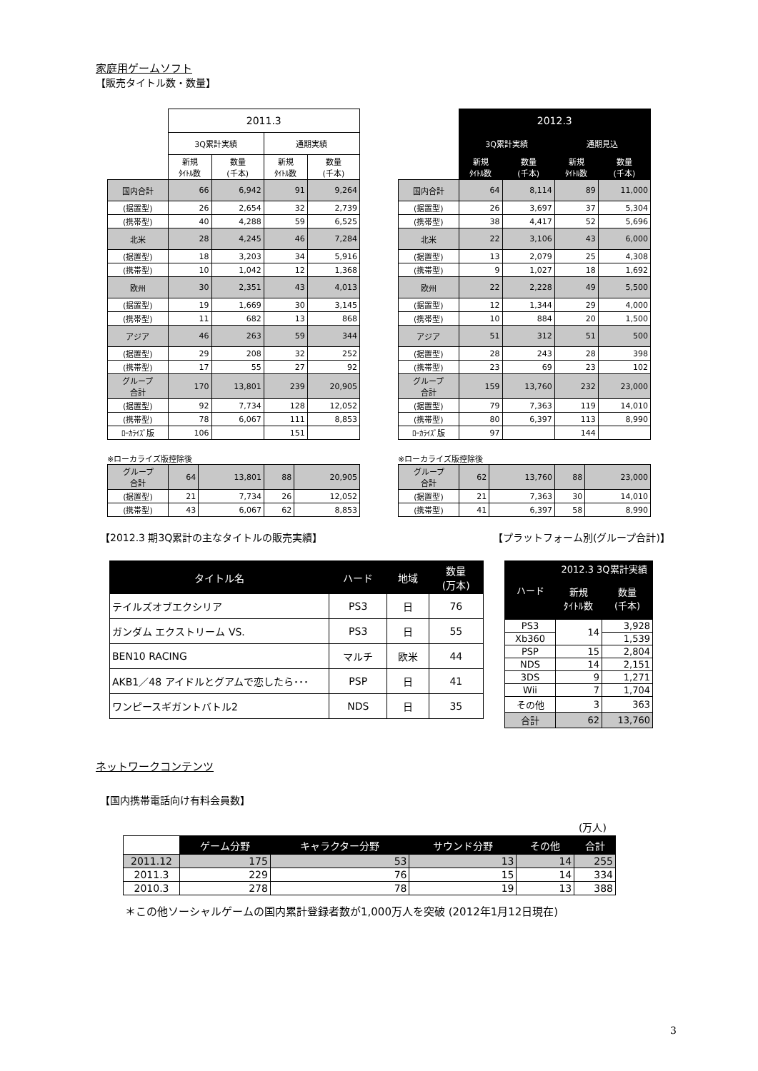家庭用ゲームソフト
【販売タイトル数・数量】
| | 2011.3 | | | |
| | 3Q累計実績 | | 通期実績 | |
| | 新規 ﾀｲﾄﾙ数 | 数量 (千本) | 新規 ﾀｲﾄﾙ数 | 数量 (千本) |
| 国内合計 | 66 | 6,942 | 91 | 9,264 |
| (据置型) | 26 | 2,654 | 32 | 2,739 |
| (携帯型) | 40 | 4,288 | 59 | 6,525 |
| 北米 | 28 | 4,245 | 46 | 7,284 |
| (据置型) | 18 | 3,203 | 34 | 5,916 |
| (携帯型) | 10 | 1,042 | 12 | 1,368 |
| 欧州 | 30 | 2,351 | 43 | 4,013 |
| (据置型) | 19 | 1,669 | 30 | 3,145 |
| (携帯型) | 11 | 682 | 13 | 868 |
| アジア | 46 | 263 | 59 | 344 |
| (据置型) | 29 | 208 | 32 | 252 |
| (携帯型) | 17 | 55 | 27 | 92 |
| グループ 合計 | 170 | 13,801 | 239 | 20,905 |
| (据置型) | 92 | 7,734 | 128 | 12,052 |
| (携帯型) | 78 | 6,067 | 111 | 8,853 |
| ﾛｰｶﾗｲｽﾞ版 | 106 | | 151 | |
※ローカライズ版控除後
| グループ 合計 | 64 | 13,801 | 88 | 20,905 |
| (据置型) | 21 | 7,734 | 26 | 12,052 |
| (携帯型) | 43 | 6,067 | 62 | 8,853 |
| | 2012.3 | | | |
| | 3Q累計実績 | | 通期見込 | |
| | 新規 ﾀｲﾄﾙ数 | 数量 (千本) | 新規 ﾀｲﾄﾙ数 | 数量 (千本) |
| 国内合計 | 64 | 8,114 | 89 | 11,000 |
| (据置型) | 26 | 3,697 | 37 | 5,304 |
| (携帯型) | 38 | 4,417 | 52 | 5,696 |
| 北米 | 22 | 3,106 | 43 | 6,000 |
| (据置型) | 13 | 2,079 | 25 | 4,308 |
| (携帯型) | 9 | 1,027 | 18 | 1,692 |
| 欧州 | 22 | 2,228 | 49 | 5,500 |
| (据置型) | 12 | 1,344 | 29 | 4,000 |
| (携帯型) | 10 | 884 | 20 | 1,500 |
| アジア | 51 | 312 | 51 | 500 |
| (据置型) | 28 | 243 | 28 | 398 |
| (携帯型) | 23 | 69 | 23 | 102 |
| グループ 合計 | 159 | 13,760 | 232 | 23,000 |
| (据置型) | 79 | 7,363 | 119 | 14,010 |
| (携帯型) | 80 | 6,397 | 113 | 8,990 |
| ﾛｰｶﾗｲｽﾞ版 | 97 | | 144 | |
※ローカライズ版控除後
| グループ 合計 | 62 | 13,760 | 88 | 23,000 |
| (据置型) | 21 | 7,363 | 30 | 14,010 |
| (携帯型) | 41 | 6,397 | 58 | 8,990 |
【2012.3 期3Q累計の主なタイトルの販売実績】
【プラットフォーム別(グループ合計)】
| タイトル名 | ハード | 地域 | 数量 (万本) |
| --- | --- | --- | --- |
| テイルズオブエクシリア | PS3 | 日 | 76 |
| ガンダム エクストリーム VS. | PS3 | 日 | 55 |
| BEN10 RACING | マルチ | 欧米 | 44 |
| AKB1／48 アイドルとグアムで恋したら･･･ | PSP | 日 | 41 |
| ワンピースギガントバトル2 | NDS | 日 | 35 |
| ハード | 2012.3 3Q累計実績 | |
| --- | --- | --- |
| | 新規 ﾀｲﾄﾙ数 | 数量 (千本) |
| PS3 | 14 | 3,928 |
| Xb360 | | 1,539 |
| PSP | 15 | 2,804 |
| NDS | 14 | 2,151 |
| 3DS | 9 | 1,271 |
| Wii | 7 | 1,704 |
| その他 | 3 | 363 |
| 合計 | 62 | 13,760 |
ネットワークコンテンツ
【国内携帯電話向け有料会員数】
(万人)
| | ゲーム分野 | キャラクター分野 | サウンド分野 | その他 | 合計 |
| --- | --- | --- | --- | --- | --- |
| 2011.12 | 175 | 53 | 13 | 14 | 255 |
| 2011.3 | 229 | 76 | 15 | 14 | 334 |
| 2010.3 | 278 | 78 | 19 | 13 | 388 |
＊この他ソーシャルゲームの国内累計登録者数が1,000万人を突破 (2012年1月12日現在)
3